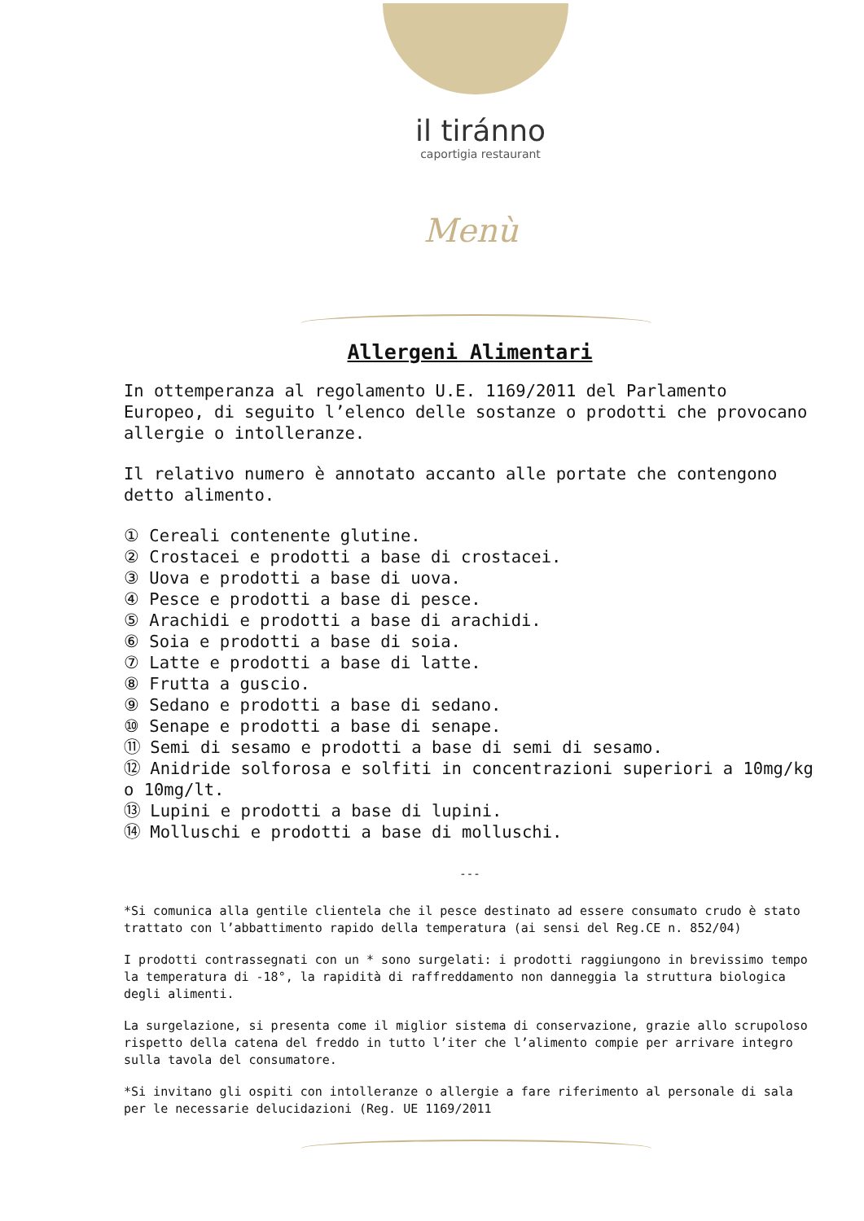il tiránno
caportigia restaurant
Menù
Allergeni Alimentari
In ottemperanza al regolamento U.E. 1169/2011 del Parlamento Europeo, di seguito l’elenco delle sostanze o prodotti che provocano allergie o intolleranze.
Il relativo numero è annotato accanto alle portate che contengono detto alimento.
① Cereali contenente glutine.
② Crostacei e prodotti a base di crostacei.
③ Uova e prodotti a base di uova.
④ Pesce e prodotti a base di pesce.
⑤ Arachidi e prodotti a base di arachidi.
⑥ Soia e prodotti a base di soia.
⑦ Latte e prodotti a base di latte.
⑧ Frutta a guscio.
⑨ Sedano e prodotti a base di sedano.
⑩ Senape e prodotti a base di senape.
⑪ Semi di sesamo e prodotti a base di semi di sesamo.
⑫ Anidride solforosa e solfiti in concentrazioni superiori a 10mg/kg o 10mg/lt.
⑬ Lupini e prodotti a base di lupini.
⑭ Molluschi e prodotti a base di molluschi.
---
*Si comunica alla gentile clientela che il pesce destinato ad essere consumato crudo è stato trattato con l’abbattimento rapido della temperatura (ai sensi del Reg.CE n. 852/04)
I prodotti contrassegnati con un * sono surgelati: i prodotti raggiungono in brevissimo tempo la temperatura di -18°, la rapidità di raffreddamento non danneggia la struttura biologica degli alimenti.
La surgelazione, si presenta come il miglior sistema di conservazione, grazie allo scrupoloso rispetto della catena del freddo in tutto l’iter che l’alimento compie per arrivare integro sulla tavola del consumatore.
*Si invitano gli ospiti con intolleranze o allergie a fare riferimento al personale di sala per le necessarie delucidazioni (Reg. UE 1169/2011